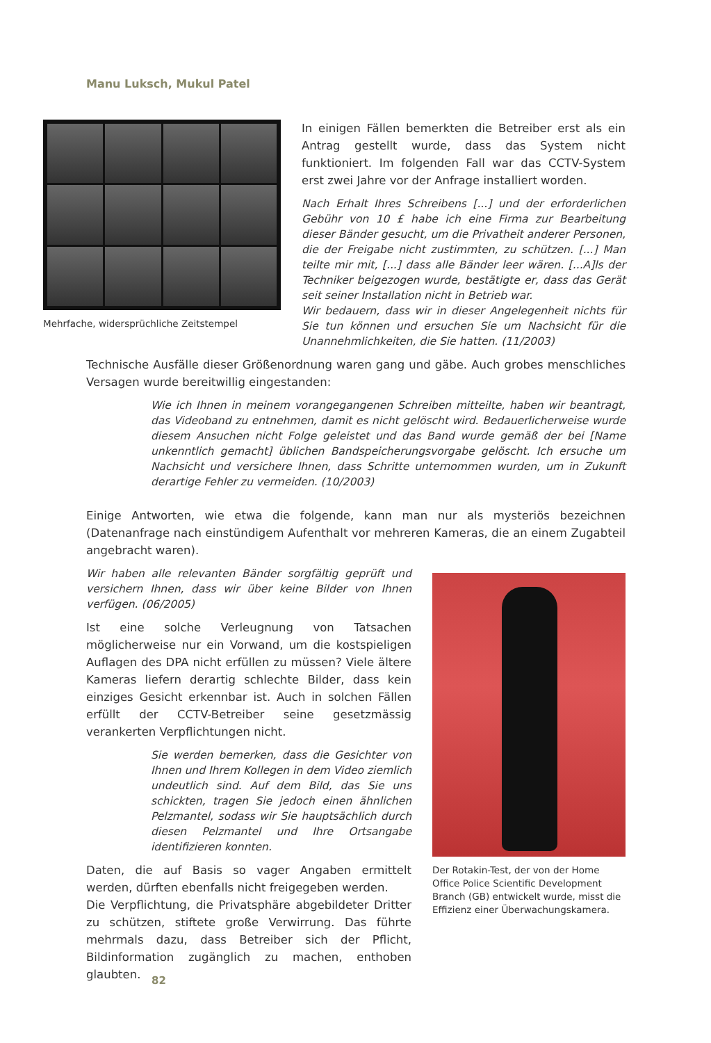Manu Luksch, Mukul Patel
Mehrfache, widersprüchliche Zeitstempel
In einigen Fällen bemerkten die Betreiber erst als ein Antrag gestellt wurde, dass das System nicht funktioniert. Im folgenden Fall war das CCTV-System erst zwei Jahre vor der Anfrage installiert worden.
Nach Erhalt Ihres Schreibens [...] und der erforderlichen Gebühr von 10 £ habe ich eine Firma zur Bearbeitung dieser Bänder gesucht, um die Privatheit anderer Personen, die der Freigabe nicht zustimmten, zu schützen. [...] Man teilte mir mit, [...] dass alle Bänder leer wären. [...A]ls der Techniker beigezogen wurde, bestätigte er, dass das Gerät seit seiner Installation nicht in Betrieb war.
Wir bedauern, dass wir in dieser Angelegenheit nichts für Sie tun können und ersuchen Sie um Nachsicht für die Unannehmlichkeiten, die Sie hatten. (11/2003)
Technische Ausfälle dieser Größenordnung waren gang und gäbe. Auch grobes menschliches Versagen wurde bereitwillig eingestanden:
Wie ich Ihnen in meinem vorangegangenen Schreiben mitteilte, haben wir beantragt, das Videoband zu entnehmen, damit es nicht gelöscht wird. Bedauerlicherweise wurde diesem Ansuchen nicht Folge geleistet und das Band wurde gemäß der bei [Name unkenntlich gemacht] üblichen Bandspeicherungsvorgabe gelöscht. Ich ersuche um Nachsicht und versichere Ihnen, dass Schritte unternommen wurden, um in Zukunft derartige Fehler zu vermeiden. (10/2003)
Einige Antworten, wie etwa die folgende, kann man nur als mysteriös bezeichnen (Datenanfrage nach einstündigem Aufenthalt vor mehreren Kameras, die an einem Zugabteil angebracht waren).
Wir haben alle relevanten Bänder sorgfältig geprüft und versichern Ihnen, dass wir über keine Bilder von Ihnen verfügen. (06/2005)
Ist eine solche Verleugnung von Tatsachen möglicherweise nur ein Vorwand, um die kostspieligen Auflagen des DPA nicht erfüllen zu müssen? Viele ältere Kameras liefern derartig schlechte Bilder, dass kein einziges Gesicht erkennbar ist. Auch in solchen Fällen erfüllt der CCTV-Betreiber seine gesetzmässig verankerten Verpflichtungen nicht.
Sie werden bemerken, dass die Gesichter von Ihnen und Ihrem Kollegen in dem Video ziemlich undeutlich sind. Auf dem Bild, das Sie uns schickten, tragen Sie jedoch einen ähnlichen Pelzmantel, sodass wir Sie hauptsächlich durch diesen Pelzmantel und Ihre Ortsangabe identifizieren konnten.
Daten, die auf Basis so vager Angaben ermittelt werden, dürften ebenfalls nicht freigegeben werden.
Die Verpflichtung, die Privatsphäre abgebildeter Dritter zu schützen, stiftete große Verwirrung. Das führte mehrmals dazu, dass Betreiber sich der Pflicht, Bildinformation zugänglich zu machen, enthoben glaubten.
Der Rotakin-Test, der von der Home Office Police Scientific Development Branch (GB) entwickelt wurde, misst die Effizienz einer Überwachungskamera.
82